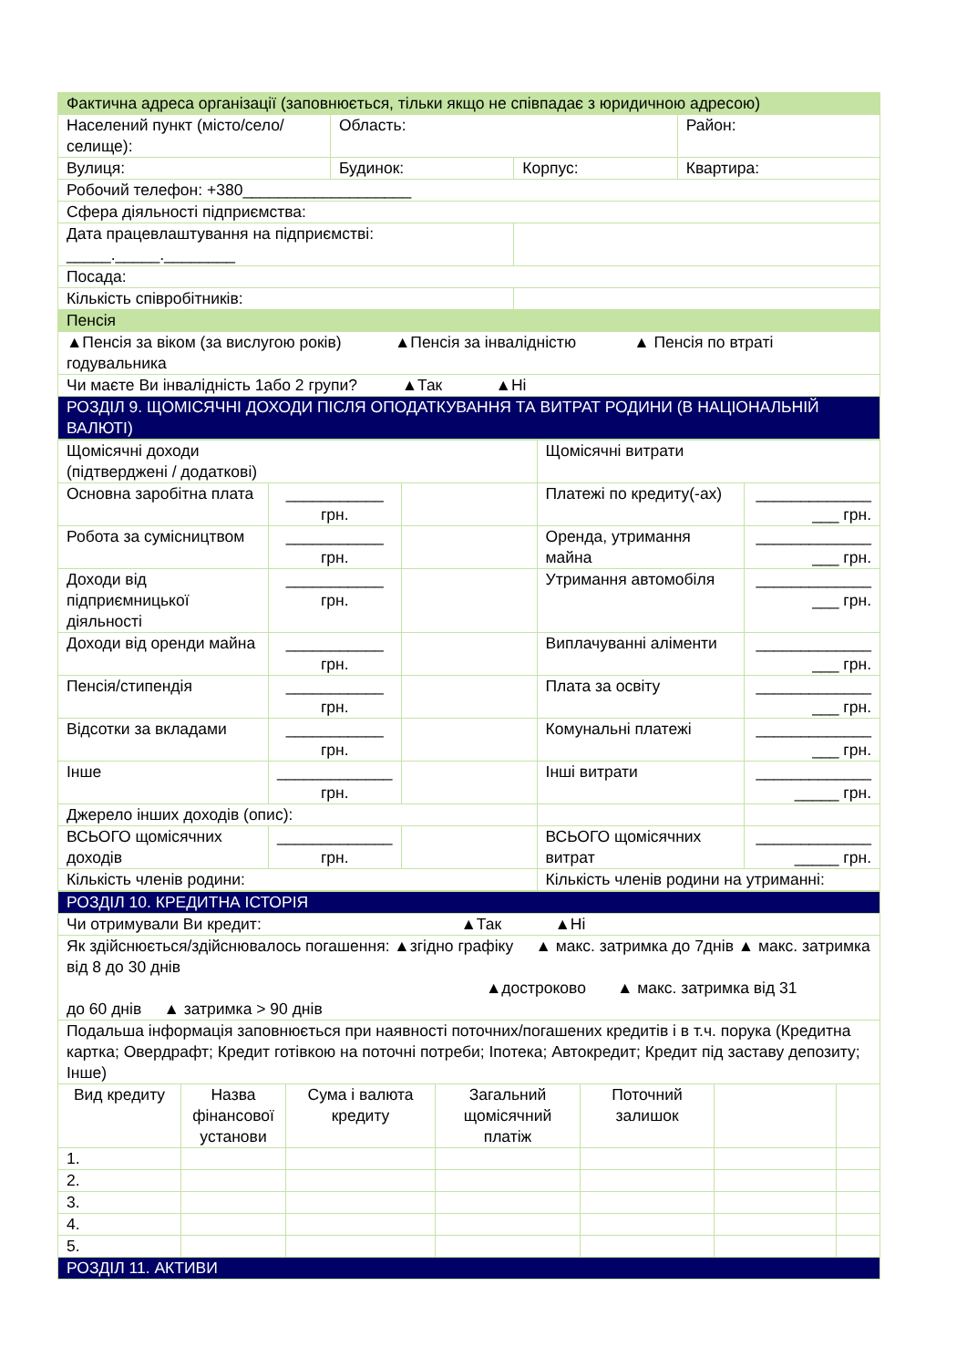| Фактична адреса організації (заповнюється, тільки якщо не співпадає з юридичною адресою) | | | |
| Населений пункт (місто/село/селище): | Область: | | Район: |
| Вулиця: | Будинок: | Корпус: | Квартира: |
| Робочий телефон: +380___________________ | | | |
| Сфера діяльності підприємства: | | | |
| Дата працевлаштування на підприємстві: _____._____.________ | | | |
| Посада: | | | |
| Кількість співробітників: | | | |
| Пенсія | | | |
| ▲Пенсія за віком (за вислугою років) ▲Пенсія за інвалідністю ▲ Пенсія по втраті годувальника | | | |
| Чи маєте Ви інвалідність 1або 2 групи? ▲Так ▲Ні | | | |
| РОЗДІЛ 9. ЩОМІСЯЧНІ ДОХОДИ ПІСЛЯ ОПОДАТКУВАННЯ ТА ВИТРАТ РОДИНИ (В НАЦІОНАЛЬНІЙ ВАЛЮТІ) | | | |
| Щомісячні доходи (підтверджені / додаткові) | | | Щомісячні витрати | |
| Основна заробітна плата | ___________ грн. | | Платежі по кредиту(-ах) | _____________ ___ грн. |
| Робота за сумісництвом | ___________ грн. | | Оренда, утримання майна | _____________ ___ грн. |
| Доходи від підприємницької діяльності | ___________ грн. | | Утримання автомобіля | _____________ ___ грн. |
| Доходи від оренди майна | ___________ грн. | | Виплачуванні аліменти | _____________ ___ грн. |
| Пенсія/стипендія | ___________ грн. | | Плата за освіту | _____________ ___ грн. |
| Відсотки за вкладами | ___________ грн. | | Комунальні платежі | _____________ ___ грн. |
| Інше | _____________ грн. | | Інші витрати | _____________ _____ грн. |
| Джерело інших доходів (опис): | | | | |
| ВСЬОГО щомісячних доходів | _____________ грн. | | ВСЬОГО щомісячних витрат | _____________ _____ грн. |
| Кількість членів родини: | | | Кількість членів родини на утриманні: | |
| РОЗДІЛ 10. КРЕДИТНА ІСТОРІЯ | | | | | | |
| Чи отримували Ви кредит: ▲Так ▲Ні | | | | | | |
| Як здійснюється/здійснювалось погашення: ▲згідно графіку ▲ макс. затримка до 7днів ▲ макс. затримка від 8 до 30 днів ▲достроково ▲ макс. затримка від 31 до 60 днів ▲ затримка > 90 днів | | | | | | |
| Подальша інформація заповнюється при наявності поточних/погашених кредитів і в т.ч. порука (Кредитна картка; Овердрафт; Кредит готівкою на поточні потреби; Іпотека; Автокредит; Кредит під заставу депозиту; Інше) | | | | | | |
| Вид кредиту | Назва фінансової установи | Сума і валюта кредиту | Загальний щомісячний платіж | Поточний залишок | | |
| 1. | | | | | | |
| 2. | | | | | | |
| 3. | | | | | | |
| 4. | | | | | | |
| 5. | | | | | | |
| РОЗДІЛ 11. АКТИВИ | | | | | | |